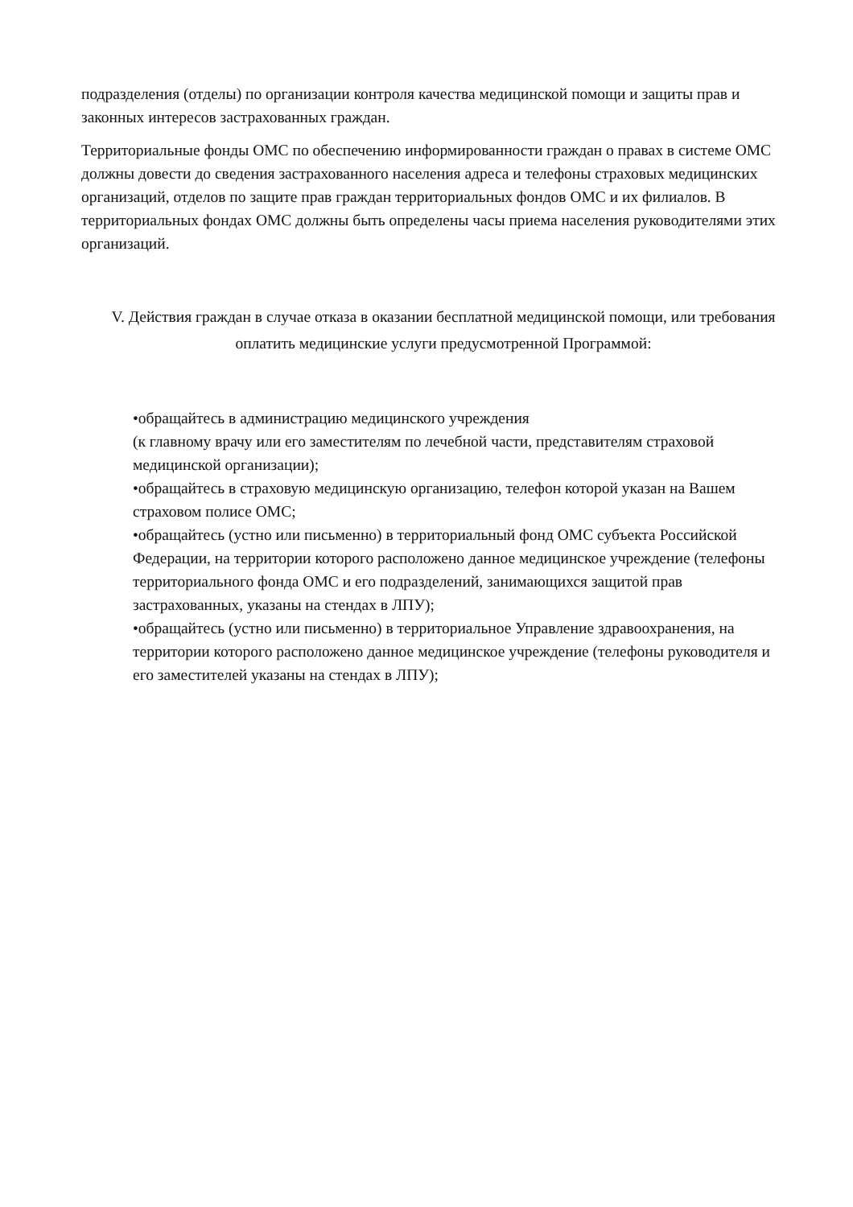подразделения (отделы) по организации контроля качества медицинской помощи и защиты прав и законных интересов застрахованных граждан.
Территориальные фонды ОМС по обеспечению информированности граждан о правах в системе ОМС должны довести до сведения застрахованного населения адреса и телефоны страховых медицинских организаций, отделов по защите прав граждан территориальных фондов ОМС и их филиалов. В территориальных фондах ОМС должны быть определены часы приема населения руководителями этих организаций.
V. Действия граждан в случае отказа в оказании бесплатной медицинской помощи, или требования оплатить медицинские услуги предусмотренной Программой:
•обращайтесь в администрацию медицинского учреждения
(к главному врачу или его заместителям по лечебной части, представителям страховой медицинской организации);
•обращайтесь в страховую медицинскую организацию, телефон которой указан на Вашем страховом полисе ОМС;
•обращайтесь (устно или письменно) в территориальный фонд ОМС субъекта Российской Федерации, на территории которого расположено данное медицинское учреждение (телефоны территориального фонда ОМС и его подразделений, занимающихся защитой прав застрахованных, указаны на стендах в ЛПУ);
•обращайтесь (устно или письменно) в территориальное Управление здравоохранения, на территории которого расположено данное медицинское учреждение (телефоны руководителя и его заместителей указаны на стендах в ЛПУ);